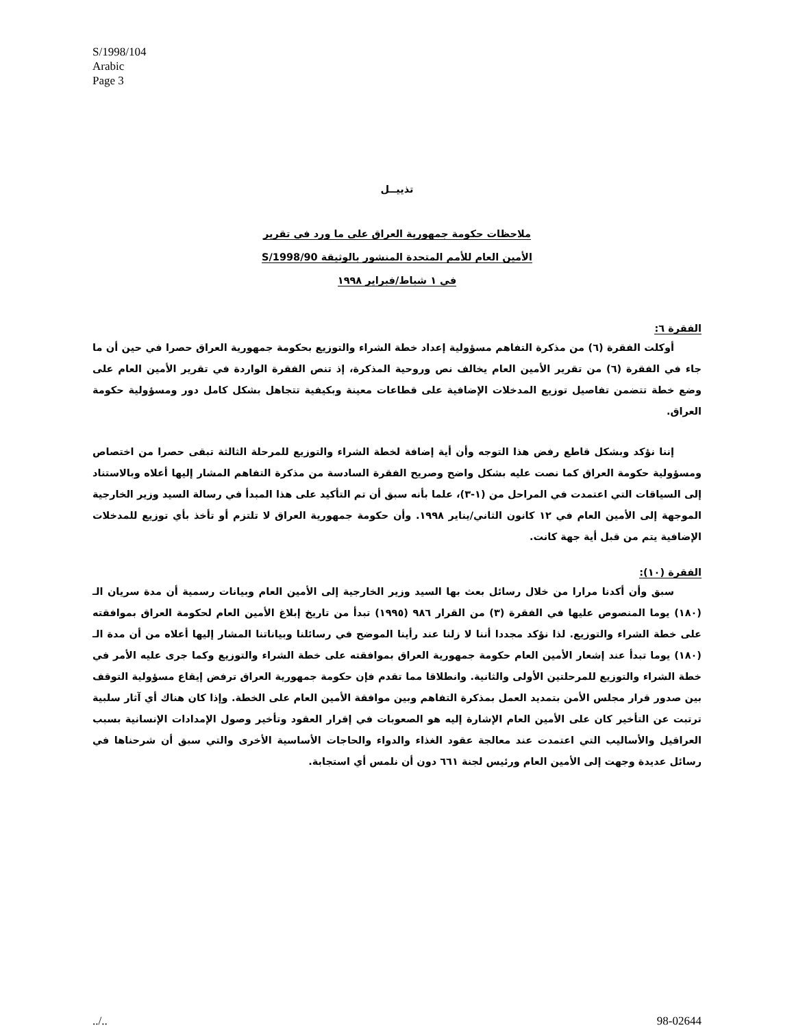S/1998/104
Arabic
Page 3
تذييــل
ملاحظات حكومة جمهورية العراق على ما ورد في تقرير
الأمين العام للأمم المتحدة المنشور بالوثيقة S/1998/90
في ١ شباط/فبراير ١٩٩٨
الفقرة ٦:
أوكلت الفقرة (٦) من مذكرة التفاهم مسؤولية إعداد خطة الشراء والتوزيع بحكومة جمهورية العراق حصرا في حين أن ما جاء في الفقرة (٦) من تقرير الأمين العام يخالف نص وروحية المذكرة، إذ تنص الفقرة الواردة في تقرير الأمين العام على وضع خطة تتضمن تفاصيل توزيع المدخلات الإضافية على قطاعات معينة وبكيفية تتجاهل بشكل كامل دور ومسؤولية حكومة العراق.
إننا نؤكد وبشكل قاطع رفض هذا التوجه وأن أية إضافة لخطة الشراء والتوزيع للمرحلة الثالثة تبقى حصرا من اختصاص ومسؤولية حكومة العراق كما نصت عليه بشكل واضح وصريح الفقرة السادسة من مذكرة التفاهم المشار إليها أعلاه وبالاستناد إلى السياقات التي اعتمدت في المراحل من (١-٣)، علما بأنه سبق أن تم التأكيد على هذا المبدأ في رسالة السيد وزير الخارجية الموجهة إلى الأمين العام في ١٢ كانون الثاني/يناير ١٩٩٨. وأن حكومة جمهورية العراق لا تلتزم أو تأخذ بأي توزيع للمدخلات الإضافية يتم من قبل أية جهة كانت.
الفقرة (١٠):
سبق وأن أكدنا مرارا من خلال رسائل بعث بها السيد وزير الخارجية إلى الأمين العام وبيانات رسمية أن مدة سريان الـ (١٨٠) يوما المنصوص عليها في الفقرة (٣) من القرار ٩٨٦ (١٩٩٥) تبدأ من تاريخ إبلاغ الأمين العام لحكومة العراق بموافقته على خطة الشراء والتوزيع. لذا نؤكد مجددا أننا لا زلنا عند رأينا الموضح في رسائلنا وبياناتنا المشار إليها أعلاه من أن مدة الـ (١٨٠) يوما تبدأ عند إشعار الأمين العام حكومة جمهورية العراق بموافقته على خطة الشراء والتوزيع وكما جرى عليه الأمر في خطة الشراء والتوزيع للمرحلتين الأولى والثانية. وانطلاقا مما تقدم فإن حكومة جمهورية العراق ترفض إيقاع مسؤولية التوقف بين صدور قرار مجلس الأمن بتمديد العمل بمذكرة التفاهم وبين موافقة الأمين العام على الخطة. وإذا كان هناك أي آثار سلبية ترتبت عن التأخير كان على الأمين العام الإشارة إليه هو الصعوبات في إقرار العقود وتأخير وصول الإمدادات الإنسانية بسبب العراقيل والأساليب التي اعتمدت عند معالجة عقود الغذاء والدواء والحاجات الأساسية الأخرى والتي سبق أن شرحناها في رسائل عديدة وجهت إلى الأمين العام ورئيس لجنة ٦٦١ دون أن نلمس أي استجابة.
../.. 98-02644